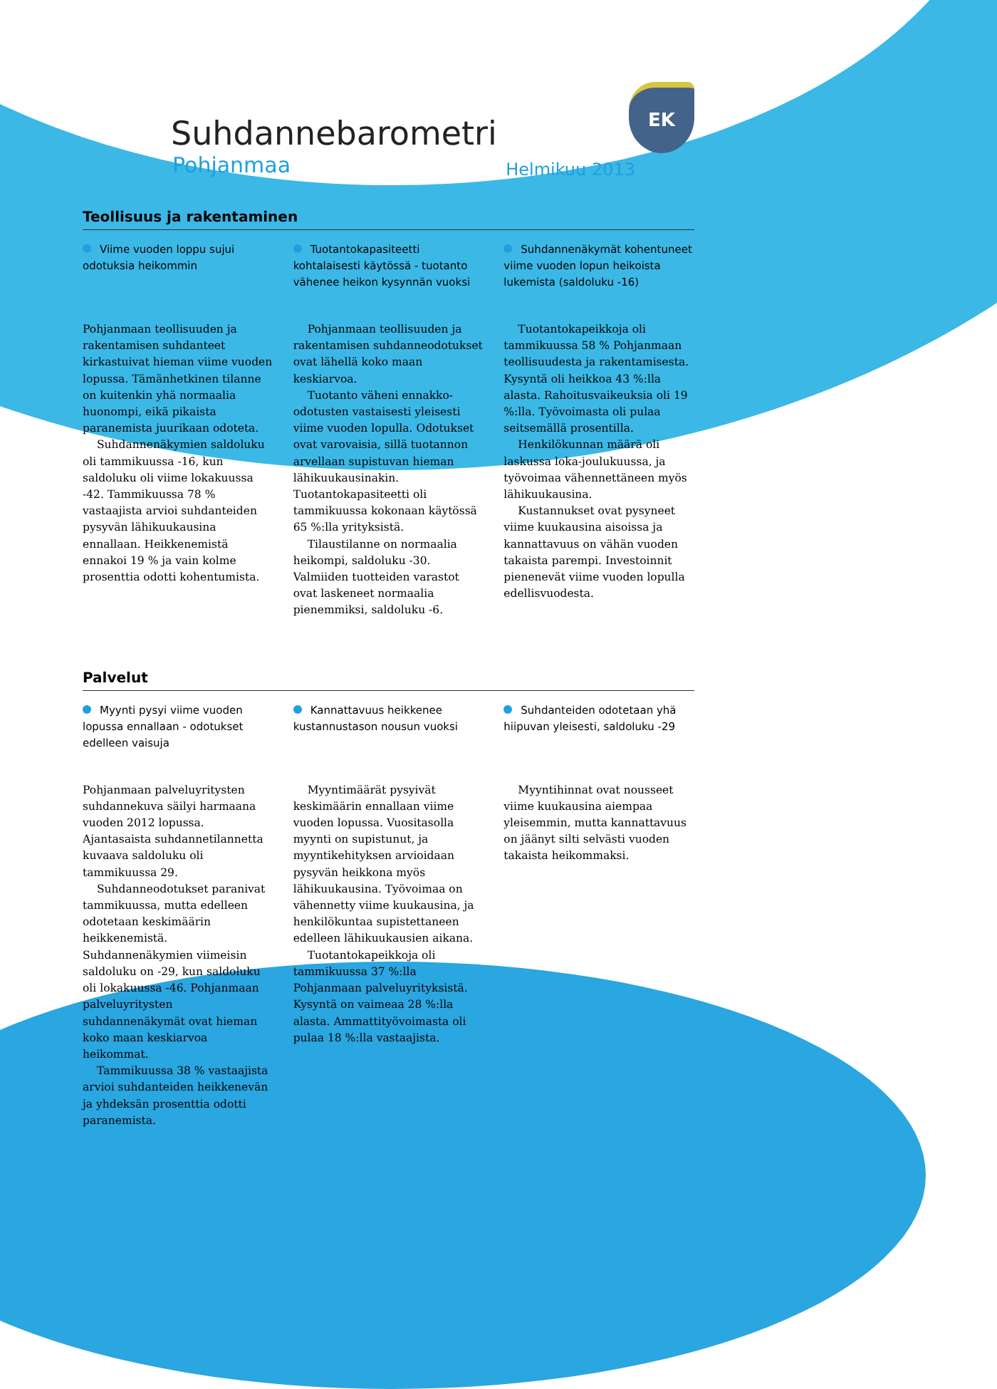EK
Suhdannebarometri
Pohjanmaa Helmikuu 2013
Teollisuus ja rakentaminen
Viime vuoden loppu sujui odotuksia heikommin
Pohjanmaan teollisuuden ja rakentamisen suhdanteet kirkastuivat hieman viime vuoden lopussa. Tämänhetkinen tilanne on kuitenkin yhä normaalia huonompi, eikä pikaista paranemista juurikaan odoteta.
Suhdannenäkymien saldoluku oli tammikuussa -16, kun saldoluku oli viime lokakuussa -42. Tammikuussa 78 % vastaajista arvioi suhdanteiden pysyvän lähikuukausina ennallaan. Heikkenemistä ennakoi 19 % ja vain kolme prosenttia odotti kohentumista.
Tuotantokapasiteetti kohtalaisesti käytössä - tuotanto vähenee heikon kysynnän vuoksi
Pohjanmaan teollisuuden ja rakentamisen suhdanneodotukset ovat lähellä koko maan keskiarvoa.
Tuotanto väheni ennakko-odotusten vastaisesti yleisesti viime vuoden lopulla. Odotukset ovat varovaisia, sillä tuotannon arvellaan supistuvan hieman lähikuukausinakin. Tuotantokapasiteetti oli tammikuussa kokonaan käytössä 65 %:lla yrityksistä.
Tilaustilanne on normaalia heikompi, saldoluku -30. Valmiiden tuotteiden varastot ovat laskeneet normaalia pienemmiksi, saldoluku -6.
Suhdannenäkymät kohentuneet viime vuoden lopun heikoista lukemista (saldoluku -16)
Tuotantokapeikkoja oli tammikuussa 58 % Pohjanmaan teollisuudesta ja rakentamisesta. Kysyntä oli heikkoa 43 %:lla alasta. Rahoitusvaikeuksia oli 19 %:lla. Työvoimasta oli pulaa seitsemällä prosentilla.
Henkilökunnan määrä oli laskussa loka-joulukuussa, ja työvoimaa vähennettäneen myös lähikuukausina.
Kustannukset ovat pysyneet viime kuukausina aisoissa ja kannattavuus on vähän vuoden takaista parempi. Investoinnit pienenevät viime vuoden lopulla edellisvuodesta.
Palvelut
Myynti pysyi viime vuoden lopussa ennallaan - odotukset edelleen vaisuja
Pohjanmaan palveluyritysten suhdannekuva säilyi harmaana vuoden 2012 lopussa. Ajantasaista suhdannetilannetta kuvaava saldoluku oli tammikuussa 29.
Suhdanneodotukset paranivat tammikuussa, mutta edelleen odotetaan keskimäärin heikkenemistä. Suhdannenäkymien viimeisin saldoluku on -29, kun saldoluku oli lokakuussa -46. Pohjanmaan palveluyritysten suhdannenäkymät ovat hieman koko maan keskiarvoa heikommat.
Tammikuussa 38 % vastaajista arvioi suhdanteiden heikkenevän ja yhdeksän prosenttia odotti paranemista.
Kannattavuus heikkenee kustannustason nousun vuoksi
Myyntimäärät pysyivät keskimäärin ennallaan viime vuoden lopussa. Vuositasolla myynti on supistunut, ja myyntikehityksen arvioidaan pysyvän heikkona myös lähikuukausina. Työvoimaa on vähennetty viime kuukausina, ja henkilökuntaa supistettaneen edelleen lähikuukausien aikana.
Tuotantokapeikkoja oli tammikuussa 37 %:lla Pohjanmaan palveluyrityksistä. Kysyntä on vaimeaa 28 %:lla alasta. Ammattityövoimasta oli pulaa 18 %:lla vastaajista.
Suhdanteiden odotetaan yhä hiipuvan yleisesti, saldoluku -29
Myyntihinnat ovat nousseet viime kuukausina aiempaa yleisemmin, mutta kannattavuus on jäänyt silti selvästi vuoden takaista heikommaksi.